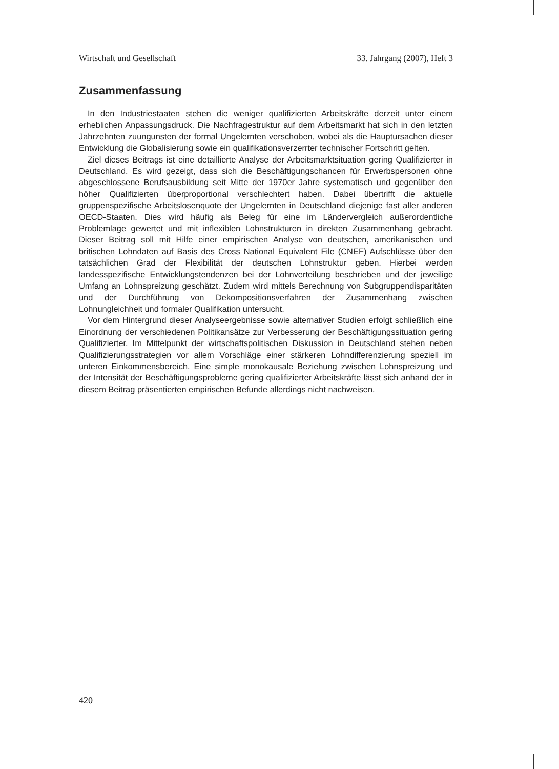Wirtschaft und Gesellschaft 33. Jahrgang (2007), Heft 3
Zusammenfassung
In den Industriestaaten stehen die weniger qualifizierten Arbeitskräfte derzeit unter einem erheblichen Anpassungsdruck. Die Nachfragestruktur auf dem Arbeitsmarkt hat sich in den letzten Jahrzehnten zuungunsten der formal Ungelernten verschoben, wobei als die Hauptursachen dieser Entwicklung die Globalisierung sowie ein qualifikationsverzerrter technischer Fortschritt gelten.
Ziel dieses Beitrags ist eine detaillierte Analyse der Arbeitsmarktsituation gering Qualifizierter in Deutschland. Es wird gezeigt, dass sich die Beschäftigungschancen für Erwerbspersonen ohne abgeschlossene Berufsausbildung seit Mitte der 1970er Jahre systematisch und gegenüber den höher Qualifizierten überproportional verschlechtert haben. Dabei übertrifft die aktuelle gruppenspezifische Arbeitslosenquote der Ungelernten in Deutschland diejenige fast aller anderen OECD-Staaten. Dies wird häufig als Beleg für eine im Ländervergleich außerordentliche Problemlage gewertet und mit inflexiblen Lohnstrukturen in direkten Zusammenhang gebracht. Dieser Beitrag soll mit Hilfe einer empirischen Analyse von deutschen, amerikanischen und britischen Lohndaten auf Basis des Cross National Equivalent File (CNEF) Aufschlüsse über den tatsächlichen Grad der Flexibilität der deutschen Lohnstruktur geben. Hierbei werden landesspezifische Entwicklungstendenzen bei der Lohnverteilung beschrieben und der jeweilige Umfang an Lohnspreizung geschätzt. Zudem wird mittels Berechnung von Subgruppendisparitäten und der Durchführung von Dekompositionsverfahren der Zusammenhang zwischen Lohnungleichheit und formaler Qualifikation untersucht.
Vor dem Hintergrund dieser Analyseergebnisse sowie alternativer Studien erfolgt schließlich eine Einordnung der verschiedenen Politikansätze zur Verbesserung der Beschäftigungssituation gering Qualifizierter. Im Mittelpunkt der wirtschaftspolitischen Diskussion in Deutschland stehen neben Qualifizierungsstrategien vor allem Vorschläge einer stärkeren Lohndifferenzierung speziell im unteren Einkommensbereich. Eine simple monokausale Beziehung zwischen Lohnspreizung und der Intensität der Beschäftigungsprobleme gering qualifizierter Arbeitskräfte lässt sich anhand der in diesem Beitrag präsentierten empirischen Befunde allerdings nicht nachweisen.
420